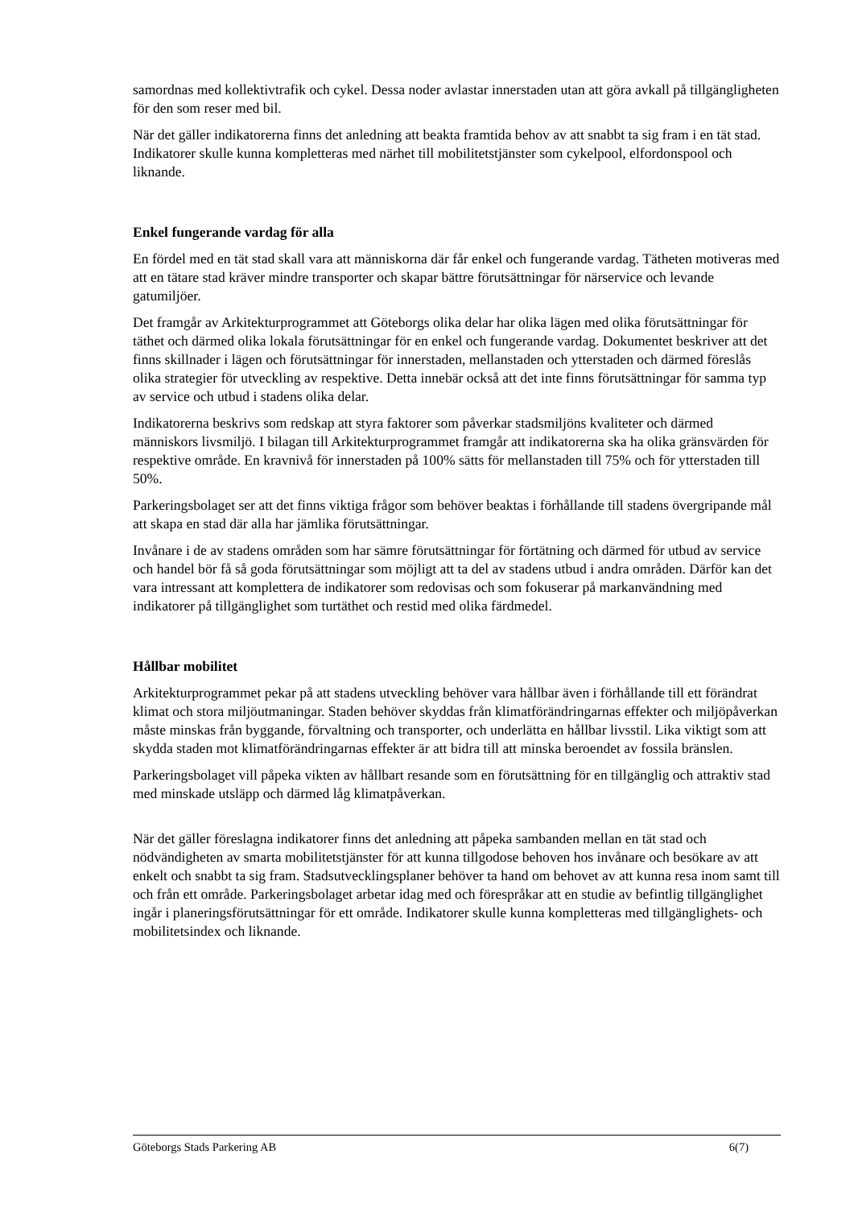samordnas med kollektivtrafik och cykel. Dessa noder avlastar innerstaden utan att göra avkall på tillgängligheten för den som reser med bil.
När det gäller indikatorerna finns det anledning att beakta framtida behov av att snabbt ta sig fram i en tät stad. Indikatorer skulle kunna kompletteras med närhet till mobilitetstjänster som cykelpool, elfordonspool och liknande.
Enkel fungerande vardag för alla
En fördel med en tät stad skall vara att människorna där får enkel och fungerande vardag. Tätheten motiveras med att en tätare stad kräver mindre transporter och skapar bättre förutsättningar för närservice och levande gatumiljöer.
Det framgår av Arkitekturprogrammet att Göteborgs olika delar har olika lägen med olika förutsättningar för täthet och därmed olika lokala förutsättningar för en enkel och fungerande vardag. Dokumentet beskriver att det finns skillnader i lägen och förutsättningar för innerstaden, mellanstaden och ytterstaden och därmed föreslås olika strategier för utveckling av respektive. Detta innebär också att det inte finns förutsättningar för samma typ av service och utbud i stadens olika delar.
Indikatorerna beskrivs som redskap att styra faktorer som påverkar stadsmiljöns kvaliteter och därmed människors livsmiljö. I bilagan till Arkitekturprogrammet framgår att indikatorerna ska ha olika gränsvärden för respektive område. En kravnivå för innerstaden på 100% sätts för mellanstaden till 75% och för ytterstaden till 50%.
Parkeringsbolaget ser att det finns viktiga frågor som behöver beaktas i förhållande till stadens övergripande mål att skapa en stad där alla har jämlika förutsättningar.
Invånare i de av stadens områden som har sämre förutsättningar för förtätning och därmed för utbud av service och handel bör få så goda förutsättningar som möjligt att ta del av stadens utbud i andra områden. Därför kan det vara intressant att komplettera de indikatorer som redovisas och som fokuserar på markanvändning med indikatorer på tillgänglighet som turtäthet och restid med olika färdmedel.
Hållbar mobilitet
Arkitekturprogrammet pekar på att stadens utveckling behöver vara hållbar även i förhållande till ett förändrat klimat och stora miljöutmaningar. Staden behöver skyddas från klimatförändringarnas effekter och miljöpåverkan måste minskas från byggande, förvaltning och transporter, och underlätta en hållbar livsstil. Lika viktigt som att skydda staden mot klimatförändringarnas effekter är att bidra till att minska beroendet av fossila bränslen.
Parkeringsbolaget vill påpeka vikten av hållbart resande som en förutsättning för en tillgänglig och attraktiv stad med minskade utsläpp och därmed låg klimatpåverkan.
När det gäller föreslagna indikatorer finns det anledning att påpeka sambanden mellan en tät stad och nödvändigheten av smarta mobilitetstjänster för att kunna tillgodose behoven hos invånare och besökare av att enkelt och snabbt ta sig fram. Stadsutvecklingsplaner behöver ta hand om behovet av att kunna resa inom samt till och från ett område. Parkeringsbolaget arbetar idag med och förespråkar att en studie av befintlig tillgänglighet ingår i planeringsförutsättningar för ett område. Indikatorer skulle kunna kompletteras med tillgänglighets- och mobilitetsindex och liknande.
Göteborgs Stads Parkering AB 6(7)